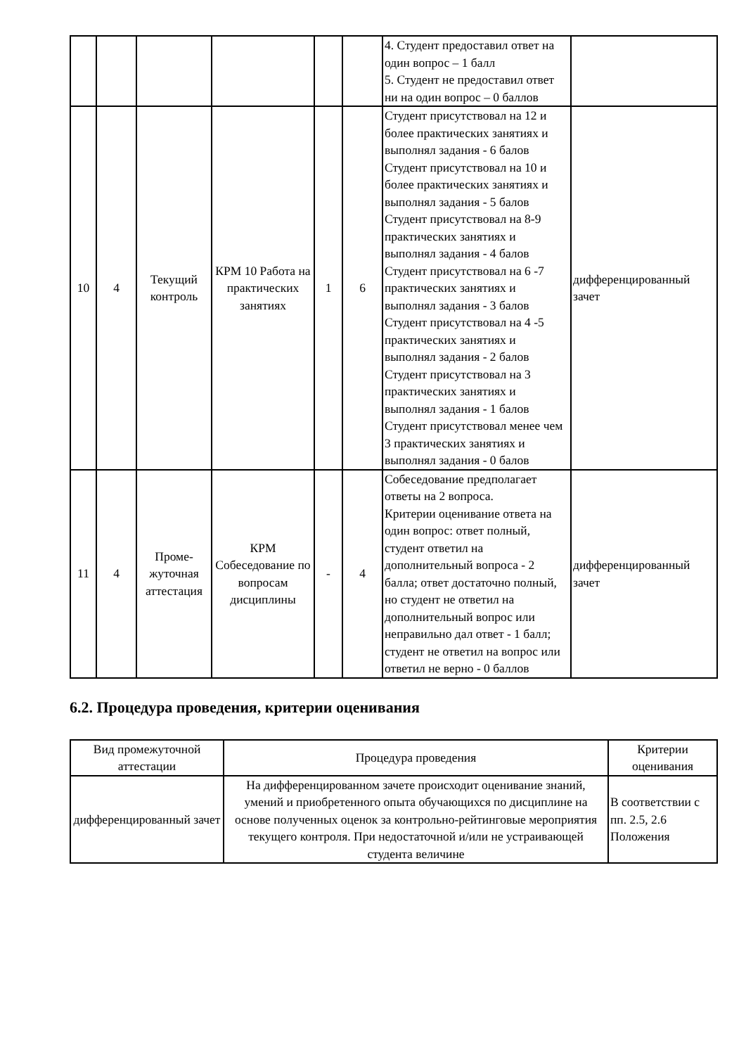| | | | | | | 4. Студент предоставил ответ на один вопрос – 1 балл 5. Студент не предоставил ответ ни на один вопрос – 0 баллов | |
| 10 | 4 | Текущий контроль | КРМ 10 Работа на практических занятиях | 1 | 6 | Студент присутствовал на 12 и более практических занятиях и выполнял задания - 6 балов Студент присутствовал на 10 и более практических занятиях и выполнял задания - 5 балов Студент присутствовал на 8-9 практических занятиях и выполнял задания - 4 балов Студент присутствовал на 6 -7 практических занятиях и выполнял задания - 3 балов Студент присутствовал на 4 -5 практических занятиях и выполнял задания - 2 балов Студент присутствовал на 3 практических занятиях и выполнял задания - 1 балов Студент присутствовал менее чем 3 практических занятиях и выполнял задания - 0 балов | дифференцированный зачет |
| 11 | 4 | Проме-жуточная аттестация | КРМ Собеседование по вопросам дисциплины | - | 4 | Собеседование предполагает ответы на 2 вопроса. Критерии оценивание ответа на один вопрос: ответ полный, студент ответил на дополнительный вопроса - 2 балла; ответ достаточно полный, но студент не ответил на дополнительный вопрос или неправильно дал ответ - 1 балл; студент не ответил на вопрос или ответил не верно - 0 баллов | дифференцированный зачет |
6.2. Процедура проведения, критерии оценивания
| Вид промежуточной аттестации | Процедура проведения | Критерии оценивания |
| --- | --- | --- |
| дифференцированный зачет | На дифференцированном зачете происходит оценивание знаний, умений и приобретенного опыта обучающихся по дисциплине на основе полученных оценок за контрольно-рейтинговые мероприятия текущего контроля. При недостаточной и/или не устраивающей студента величине | В соответствии с пп. 2.5, 2.6 Положения |